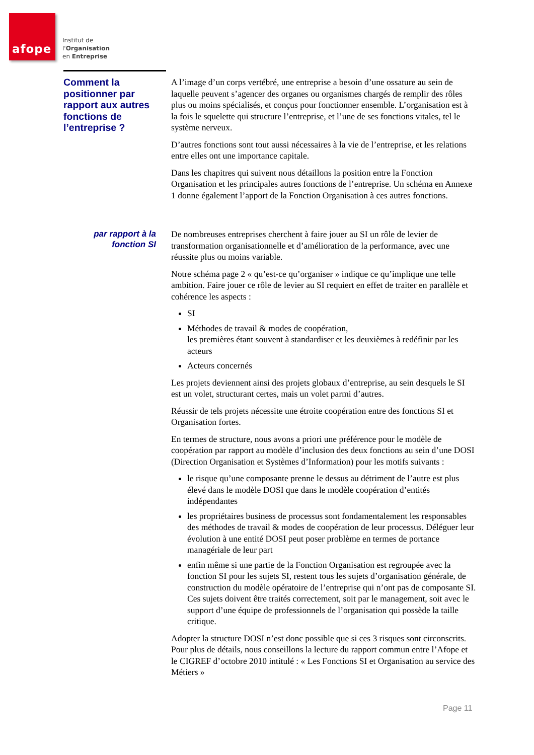afope
Institut de
l'Organisation
en Entreprise
Comment la positionner par rapport aux autres fonctions de l’entreprise ?
A l’image d’un corps vertébré, une entreprise a besoin d’une ossature au sein de laquelle peuvent s’agencer des organes ou organismes chargés de remplir des rôles plus ou moins spécialisés, et conçus pour fonctionner ensemble. L’organisation est à la fois le squelette qui structure l’entreprise, et l’une de ses fonctions vitales, tel le système nerveux.
D’autres fonctions sont tout aussi nécessaires à la vie de l’entreprise, et les relations entre elles ont une importance capitale.
Dans les chapitres qui suivent nous détaillons la position entre la Fonction Organisation et les principales autres fonctions de l’entreprise. Un schéma en Annexe 1 donne également l’apport de la Fonction Organisation à ces autres fonctions.
par rapport à la fonction SI
De nombreuses entreprises cherchent à faire jouer au SI un rôle de levier de transformation organisationnelle et d’amélioration de la performance, avec une réussite plus ou moins variable.
Notre schéma page 2 « qu’est-ce qu’organiser » indique ce qu’implique une telle ambition. Faire jouer ce rôle de levier au SI requiert en effet de traiter en parallèle et cohérence les aspects :
SI
Méthodes de travail & modes de coopération,
les premières étant souvent à standardiser et les deuxièmes à redéfinir par les acteurs
Acteurs concernés
Les projets deviennent ainsi des projets globaux d’entreprise, au sein desquels le SI est un volet, structurant certes, mais un volet parmi d’autres.
Réussir de tels projets nécessite une étroite coopération entre des fonctions SI et Organisation fortes.
En termes de structure, nous avons a priori une préférence pour le modèle de coopération par rapport au modèle d’inclusion des deux fonctions au sein d’une DOSI (Direction Organisation et Systèmes d’Information) pour les motifs suivants :
le risque qu’une composante prenne le dessus au détriment de l’autre est plus élevé dans le modèle DOSI que dans le modèle coopération d’entités indépendantes
les propriétaires business de processus sont fondamentalement les responsables des méthodes de travail & modes de coopération de leur processus. Déléguer leur évolution à une entité DOSI peut poser problème en termes de portance managériale de leur part
enfin même si une partie de la Fonction Organisation est regroupée avec la fonction SI pour les sujets SI, restent tous les sujets d’organisation générale, de construction du modèle opératoire de l’entreprise qui n’ont pas de composante SI. Ces sujets doivent être traités correctement, soit par le management, soit avec le support d’une équipe de professionnels de l’organisation qui possède la taille critique.
Adopter la structure DOSI n’est donc possible que si ces 3 risques sont circonscrits. Pour plus de détails, nous conseillons la lecture du rapport commun entre l’Afope et le CIGREF d’octobre 2010 intitulé : « Les Fonctions SI et Organisation au service des Métiers »
Page 11